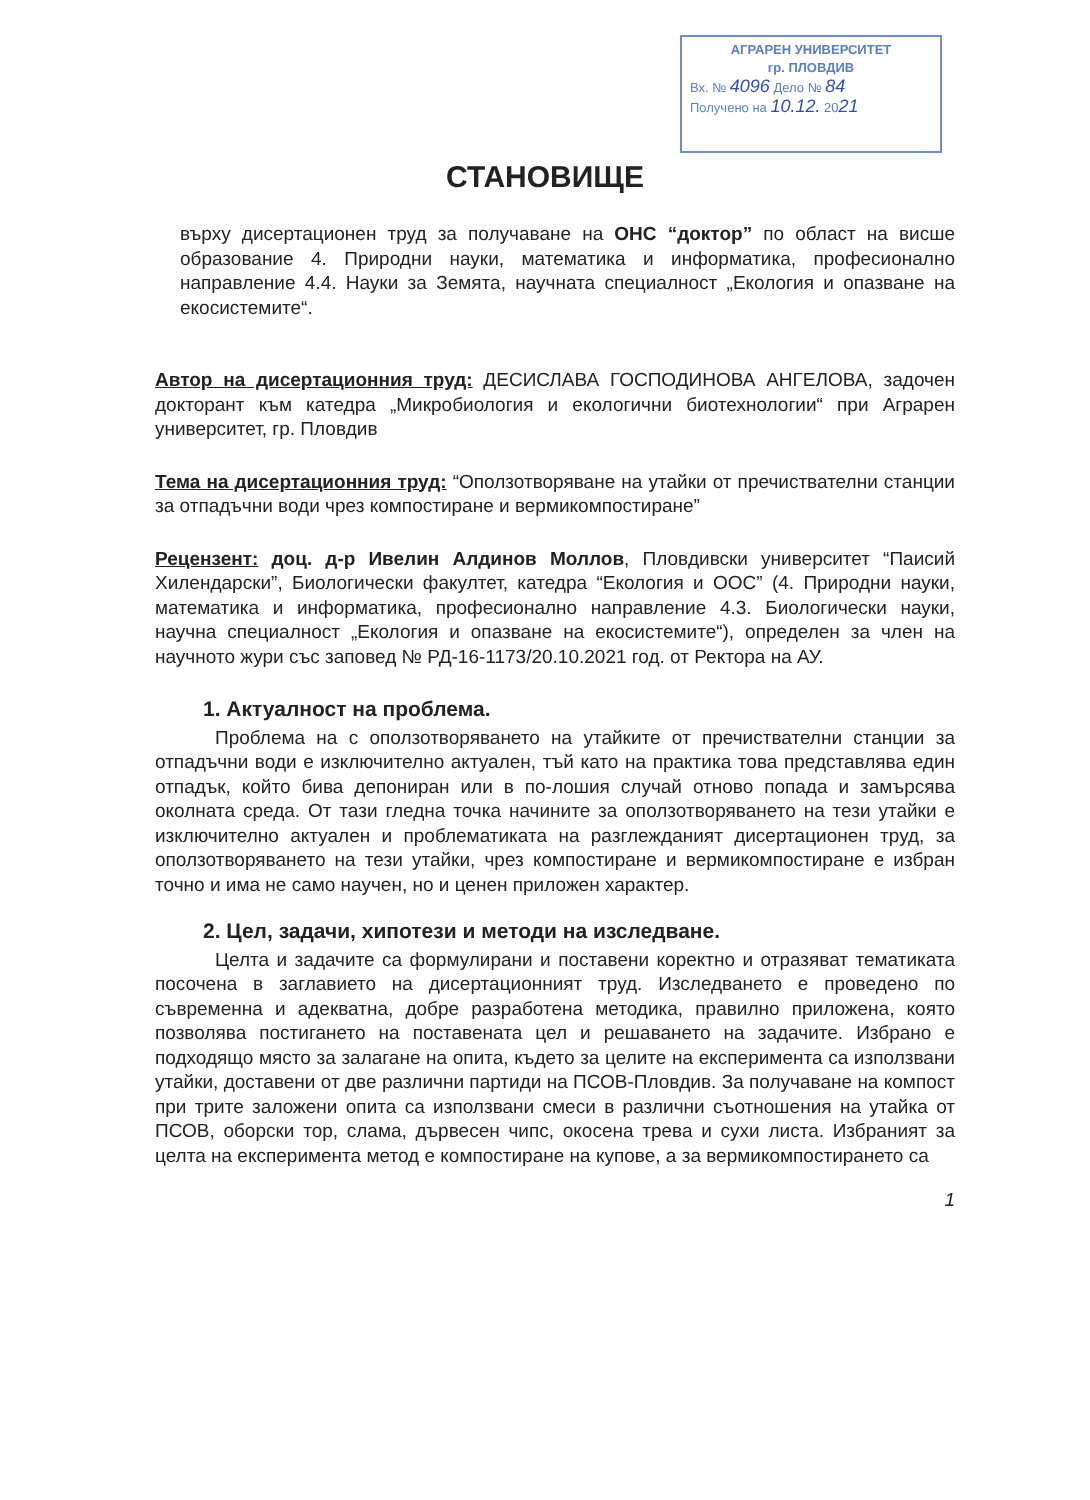АГРАРЕН УНИВЕРСИТЕТ
гр. ПЛОВДИВ
Вх. № 4096 Дело № 84
Получено на 10.12. 2021
СТАНОВИЩЕ
върху дисертационен труд за получаване на ОНС “доктор” по област на висше образование 4. Природни науки, математика и информатика, професионално направление 4.4. Науки за Земята, научната специалност „Екология и опазване на екосистемите“.
Автор на дисертационния труд: ДЕСИСЛАВА ГОСПОДИНОВА АНГЕЛОВА, задочен докторант към катедра „Микробиология и екологични биотехнологии“ при Аграрен университет, гр. Пловдив
Тема на дисертационния труд: “Оползотворяване на утайки от пречиствателни станции за отпадъчни води чрез компостиране и вермикомпостиране”
Рецензент: доц. д-р Ивелин Алдинов Моллов, Пловдивски университет “Паисий Хилендарски”, Биологически факултет, катедра “Екология и ООС” (4. Природни науки, математика и информатика, професионално направление 4.3. Биологически науки, научна специалност „Екология и опазване на екосистемите“), определен за член на научното жури със заповед № РД-16-1173/20.10.2021 год. от Ректора на АУ.
1. Актуалност на проблема.
Проблема на с оползотворяването на утайките от пречиствателни станции за отпадъчни води е изключително актуален, тъй като на практика това представлява един отпадък, който бива депониран или в по-лошия случай отново попада и замърсява околната среда. От тази гледна точка начините за оползотворяването на тези утайки е изключително актуален и проблематиката на разглежданият дисертационен труд, за оползотворяването на тези утайки, чрез компостиране и вермикомпостиране е избран точно и има не само научен, но и ценен приложен характер.
2. Цел, задачи, хипотези и методи на изследване.
Целта и задачите са формулирани и поставени коректно и отразяват тематиката посочена в заглавието на дисертационният труд. Изследването е проведено по съвременна и адекватна, добре разработена методика, правилно приложена, която позволява постигането на поставената цел и решаването на задачите. Избрано е подходящо място за залагане на опита, където за целите на експеримента са използвани утайки, доставени от две различни партиди на ПСОВ-Пловдив. За получаване на компост при трите заложени опита са използвани смеси в различни съотношения на утайка от ПСОВ, оборски тор, слама, дървесен чипс, окосена трева и сухи листа. Избраният за целта на експеримента метод е компостиране на купове, а за вермикомпостирането са
1